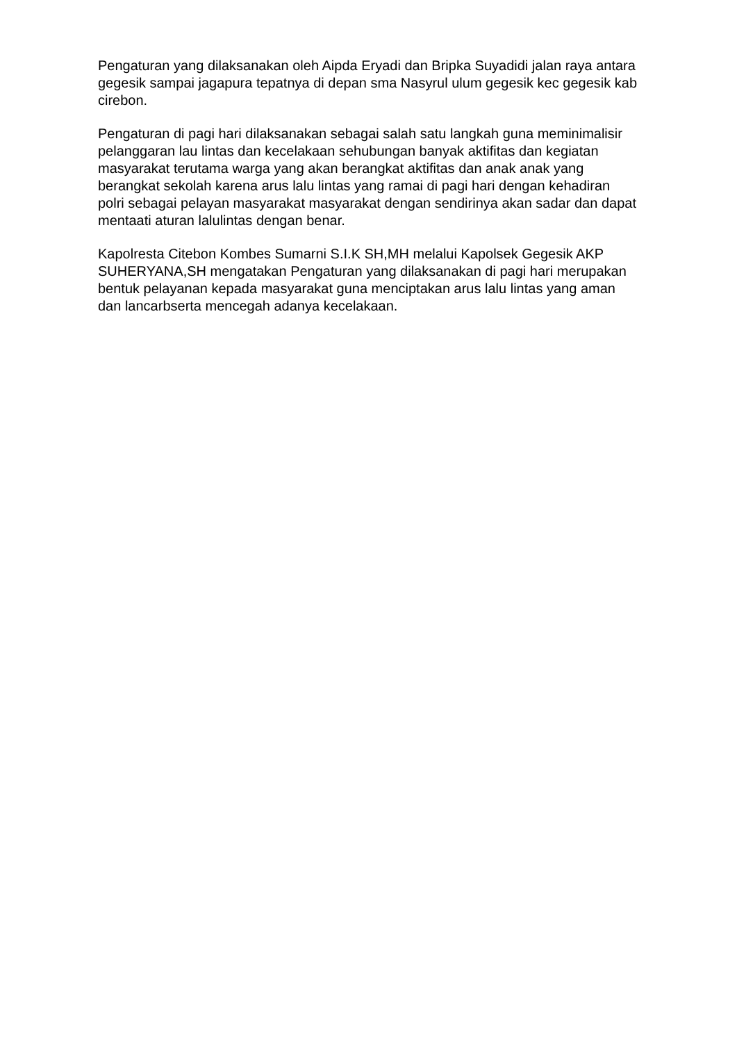Pengaturan yang dilaksanakan oleh Aipda Eryadi dan Bripka Suyadidi jalan raya antara gegesik sampai jagapura tepatnya di depan sma Nasyrul ulum gegesik kec gegesik kab cirebon.
Pengaturan di pagi hari dilaksanakan sebagai salah satu langkah guna meminimalisir pelanggaran lau lintas dan kecelakaan sehubungan banyak aktifitas dan kegiatan masyarakat terutama warga yang akan berangkat aktifitas dan anak anak yang berangkat sekolah karena arus lalu lintas yang ramai di pagi hari dengan kehadiran polri sebagai pelayan masyarakat masyarakat dengan sendirinya akan sadar dan dapat mentaati aturan lalulintas dengan benar.
Kapolresta Citebon Kombes Sumarni S.I.K SH,MH melalui Kapolsek Gegesik AKP SUHERYANA,SH mengatakan Pengaturan yang dilaksanakan di pagi hari merupakan bentuk pelayanan kepada masyarakat guna menciptakan arus lalu lintas yang aman dan lancarbserta mencegah adanya kecelakaan.